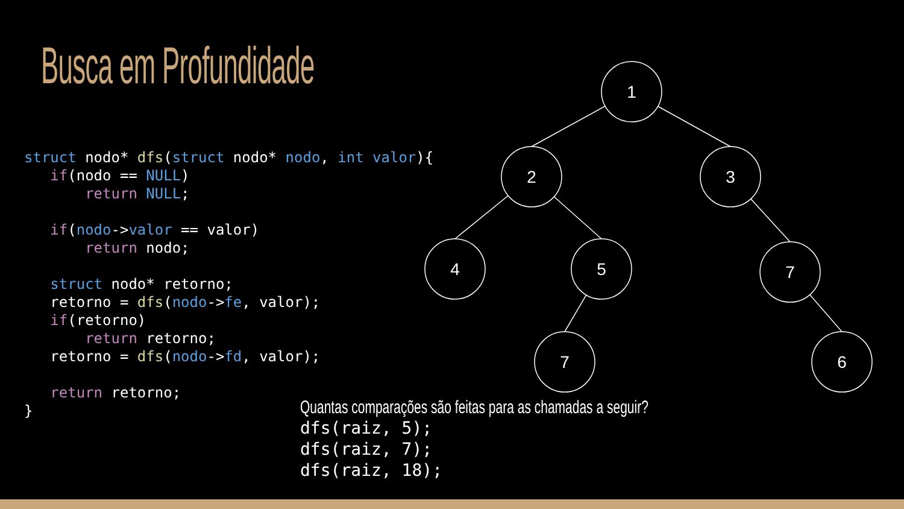1
2
3
4
5
7
7
6
Busca em Profundidade
struct nodo* dfs(struct nodo* nodo, int valor){
   if(nodo == NULL)
       return NULL;

   if(nodo->valor == valor)
       return nodo;

   struct nodo* retorno;
   retorno = dfs(nodo->fe, valor);
   if(retorno)
       return retorno;
   retorno = dfs(nodo->fd, valor);

   return retorno;
}
Quantas comparações são feitas para as chamadas a seguir?
dfs(raiz, 5);
dfs(raiz, 7);
dfs(raiz, 18);